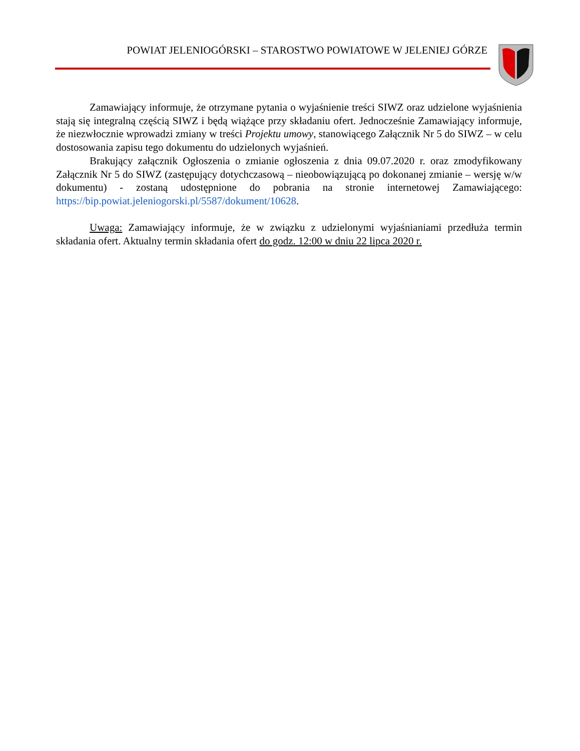POWIAT JELENIOGÓRSKI – STAROSTWO POWIATOWE W JELENIEJ GÓRZE
Zamawiający informuje, że otrzymane pytania o wyjaśnienie treści SIWZ oraz udzielone wyjaśnienia stają się integralną częścią SIWZ i będą wiążące przy składaniu ofert. Jednocześnie Zamawiający informuje, że niezwłocznie wprowadzi zmiany w treści Projektu umowy, stanowiącego Załącznik Nr 5 do SIWZ – w celu dostosowania zapisu tego dokumentu do udzielonych wyjaśnień.
Brakujący załącznik Ogłoszenia o zmianie ogłoszenia z dnia 09.07.2020 r. oraz zmodyfikowany Załącznik Nr 5 do SIWZ (zastępujący dotychczasową – nieobowiązującą po dokonanej zmianie – wersję w/w dokumentu) - zostaną udostępnione do pobrania na stronie internetowej Zamawiającego: https://bip.powiat.jeleniogorski.pl/5587/dokument/10628.
Uwaga: Zamawiający informuje, że w związku z udzielonymi wyjaśnianiami przedłuża termin składania ofert. Aktualny termin składania ofert do godz. 12:00 w dniu 22 lipca 2020 r.